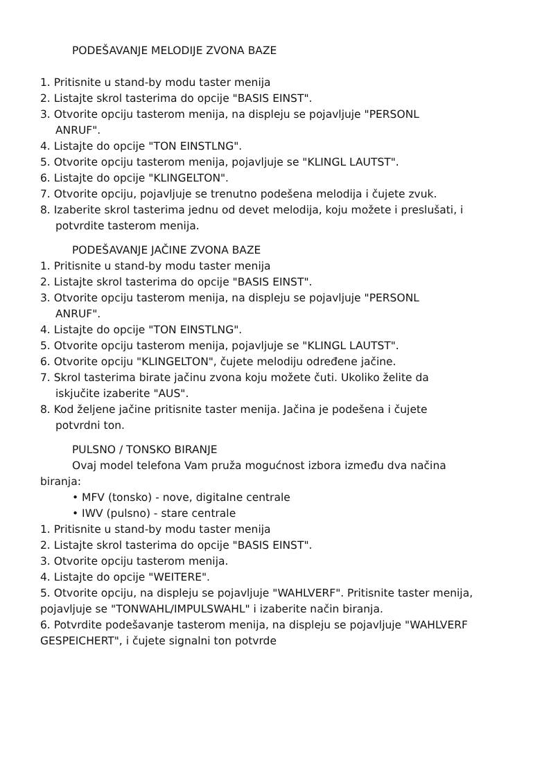PODEŠAVANJE MELODIJE ZVONA BAZE
1. Pritisnite u stand-by modu taster menija
2. Listajte skrol tasterima do opcije "BASIS EINST".
3. Otvorite opciju tasterom menija, na displeju se pojavljuje "PERSONL
ANRUF".
4. Listajte do opcije "TON EINSTLNG".
5. Otvorite opciju tasterom menija, pojavljuje se "KLINGL LAUTST".
6. Listajte do opcije "KLINGELTON".
7. Otvorite opciju, pojavljuje se trenutno podešena melodija i čujete zvuk.
8. Izaberite skrol tasterima jednu od devet melodija, koju možete i preslušati, i
potvrdite tasterom menija.
PODEŠAVANJE JAČINE ZVONA BAZE
1. Pritisnite u stand-by modu taster menija
2. Listajte skrol tasterima do opcije "BASIS EINST".
3. Otvorite opciju tasterom menija, na displeju se pojavljuje "PERSONL
ANRUF".
4. Listajte do opcije "TON EINSTLNG".
5. Otvorite opciju tasterom menija, pojavljuje se "KLINGL LAUTST".
6. Otvorite opciju "KLINGELTON", čujete melodiju određene jačine.
7. Skrol tasterima birate jačinu zvona koju možete čuti. Ukoliko želite da
iskjučite izaberite "AUS".
8. Kod željene jačine pritisnite taster menija. Jačina je podešena i čujete
potvrdni ton.
PULSNO / TONSKO BIRANJE
Ovaj model telefona Vam pruža mogućnost izbora između dva načina
biranja:
• MFV (tonsko) - nove, digitalne centrale
• IWV (pulsno) - stare centrale
1. Pritisnite u stand-by modu taster menija
2. Listajte skrol tasterima do opcije "BASIS EINST".
3. Otvorite opciju tasterom menija.
4. Listajte do opcije "WEITERE".
5. Otvorite opciju, na displeju se pojavljuje "WAHLVERF". Pritisnite taster menija, pojavljuje se "TONWAHL/IMPULSWAHL" i izaberite način biranja.
6. Potvrdite podešavanje tasterom menija, na displeju se pojavljuje "WAHLVERF GESPEICHERT", i čujete signalni ton potvrde